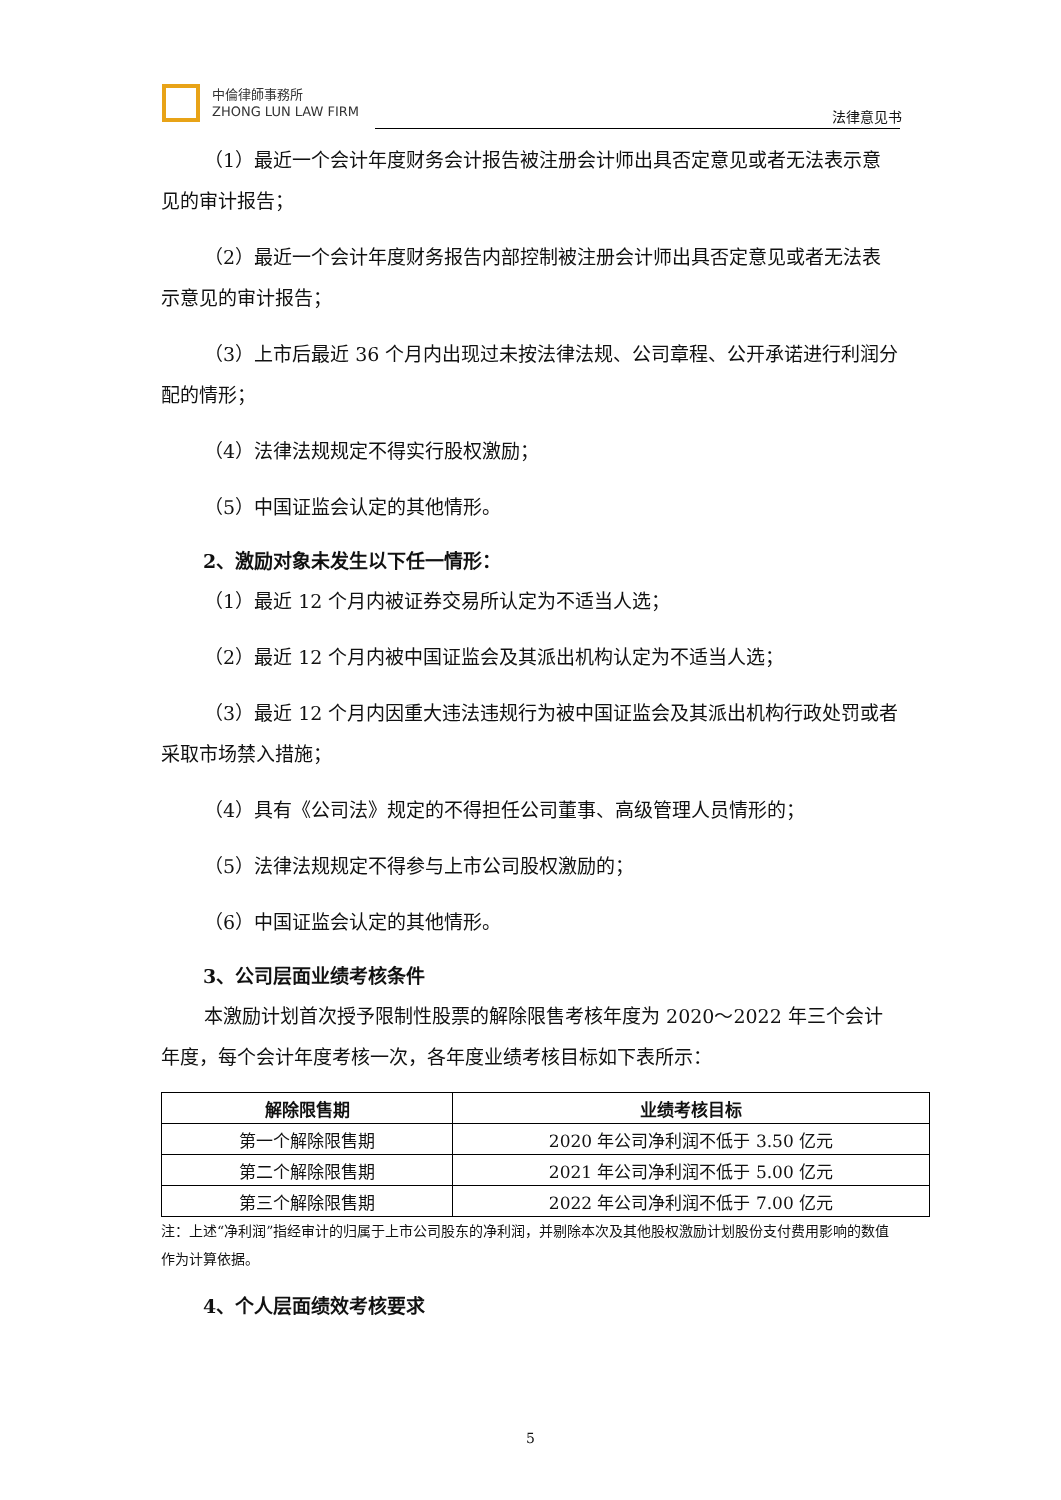中倫律師事務所
ZHONG LUN LAW FIRM
法律意见书
（1）最近一个会计年度财务会计报告被注册会计师出具否定意见或者无法表示意见的审计报告；
（2）最近一个会计年度财务报告内部控制被注册会计师出具否定意见或者无法表示意见的审计报告；
（3）上市后最近 36 个月内出现过未按法律法规、公司章程、公开承诺进行利润分配的情形；
（4）法律法规规定不得实行股权激励；
（5）中国证监会认定的其他情形。
2、激励对象未发生以下任一情形：
（1）最近 12 个月内被证券交易所认定为不适当人选；
（2）最近 12 个月内被中国证监会及其派出机构认定为不适当人选；
（3）最近 12 个月内因重大违法违规行为被中国证监会及其派出机构行政处罚或者采取市场禁入措施；
（4）具有《公司法》规定的不得担任公司董事、高级管理人员情形的；
（5）法律法规规定不得参与上市公司股权激励的；
（6）中国证监会认定的其他情形。
3、公司层面业绩考核条件
本激励计划首次授予限制性股票的解除限售考核年度为 2020～2022 年三个会计年度，每个会计年度考核一次，各年度业绩考核目标如下表所示：
| 解除限售期 | 业绩考核目标 |
| --- | --- |
| 第一个解除限售期 | 2020 年公司净利润不低于 3.50 亿元 |
| 第二个解除限售期 | 2021 年公司净利润不低于 5.00 亿元 |
| 第三个解除限售期 | 2022 年公司净利润不低于 7.00 亿元 |
注：上述“净利润”指经审计的归属于上市公司股东的净利润，并剔除本次及其他股权激励计划股份支付费用影响的数值作为计算依据。
4、个人层面绩效考核要求
5